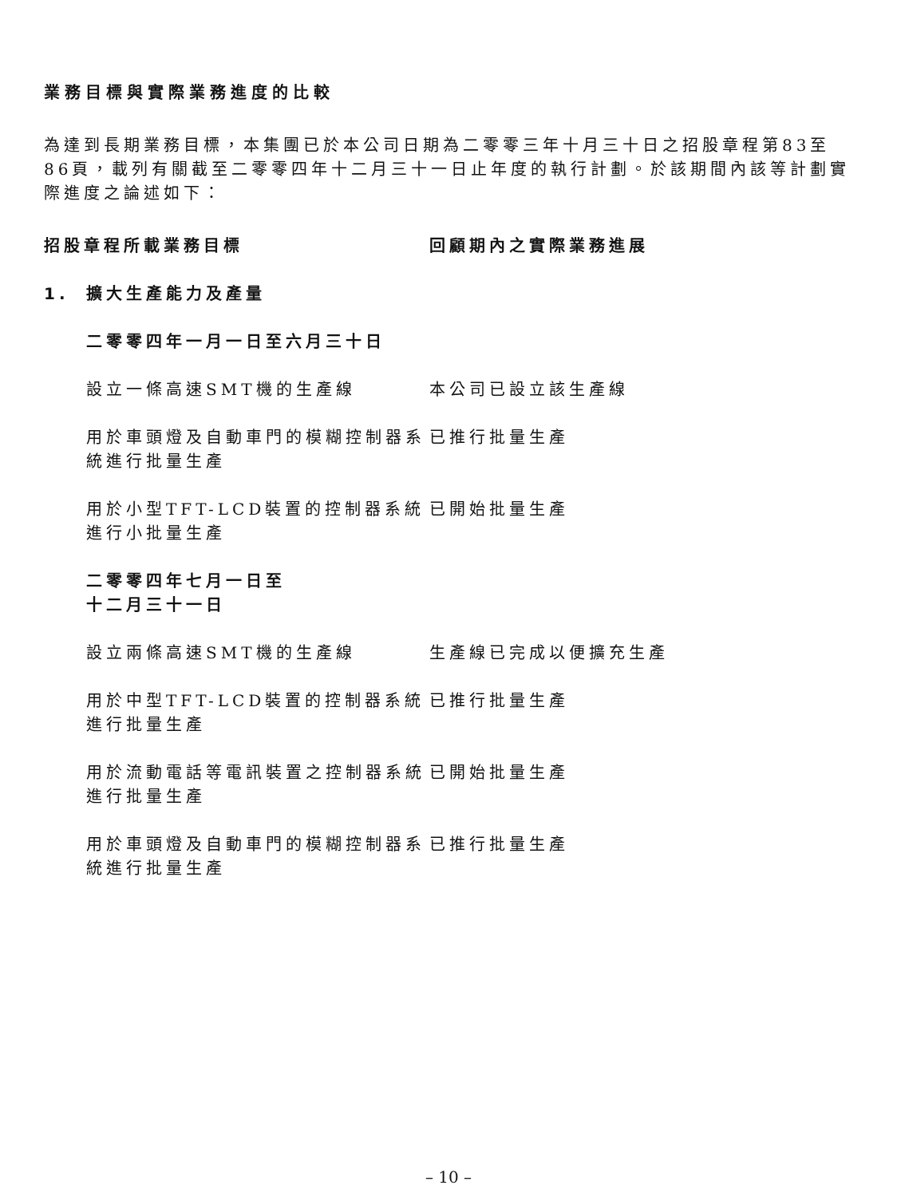業務目標與實際業務進度的比較
為達到長期業務目標，本集團已於本公司日期為二零零三年十月三十日之招股章程第83至86頁，載列有關截至二零零四年十二月三十一日止年度的執行計劃。於該期間內該等計劃實際進度之論述如下：
| 招股章程所載業務目標 | | 回顧期內之實際業務進展 |
| --- | --- | --- |
| 1. | 擴大生產能力及產量 | |
| | 二零零四年一月一日至六月三十日 | |
| | 設立一條高速SMT機的生產線 | 本公司已設立該生產線 |
| | 用於車頭燈及自動車門的模糊控制器系統進行批量生產 | 已推行批量生產 |
| | 用於小型TFT-LCD裝置的控制器系統進行小批量生產 | 已開始批量生產 |
| | 二零零四年七月一日至 十二月三十一日 | |
| | 設立兩條高速SMT機的生產線 | 生產線已完成以便擴充生產 |
| | 用於中型TFT-LCD裝置的控制器系統進行批量生產 | 已推行批量生產 |
| | 用於流動電話等電訊裝置之控制器系統進行批量生產 | 已開始批量生產 |
| | 用於車頭燈及自動車門的模糊控制器系統進行批量生產 | 已推行批量生產 |
– 10 –